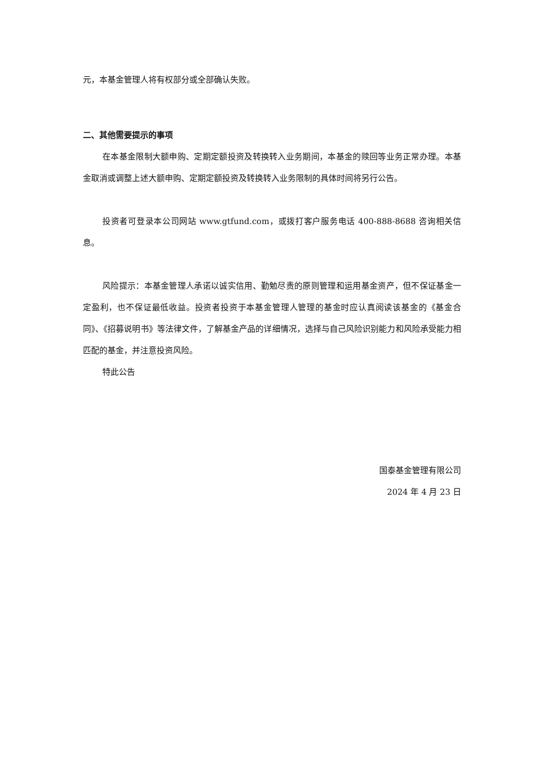元，本基金管理人将有权部分或全部确认失败。
二、其他需要提示的事项
在本基金限制大额申购、定期定额投资及转换转入业务期间，本基金的赎回等业务正常办理。本基金取消或调整上述大额申购、定期定额投资及转换转入业务限制的具体时间将另行公告。
投资者可登录本公司网站 www.gtfund.com，或拨打客户服务电话 400-888-8688 咨询相关信息。
风险提示：本基金管理人承诺以诚实信用、勤勉尽责的原则管理和运用基金资产，但不保证基金一定盈利，也不保证最低收益。投资者投资于本基金管理人管理的基金时应认真阅读该基金的《基金合同》、《招募说明书》等法律文件，了解基金产品的详细情况，选择与自己风险识别能力和风险承受能力相匹配的基金，并注意投资风险。
特此公告
国泰基金管理有限公司
2024 年 4 月 23 日